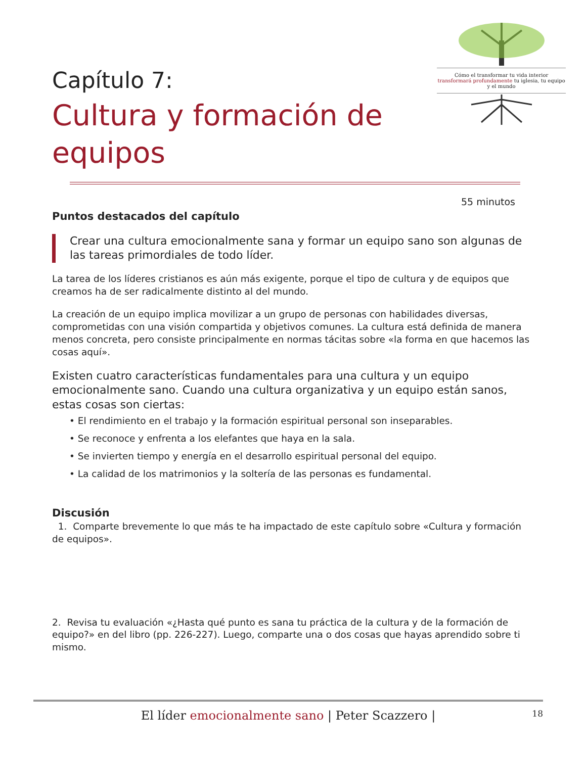Capítulo 7:
Cultura y formación de equipos
Cómo el transformar tu vida interior
transformará profundamente tu iglesia, tu equipo y el mundo
55 minutos
Puntos destacados del capítulo
Crear una cultura emocionalmente sana y formar un equipo sano son algunas de las tareas primordiales de todo líder.
La tarea de los líderes cristianos es aún más exigente, porque el tipo de cultura y de equipos que creamos ha de ser radicalmente distinto al del mundo.
La creación de un equipo implica movilizar a un grupo de personas con habilidades diversas, comprometidas con una visión compartida y objetivos comunes. La cultura está definida de manera menos concreta, pero consiste principalmente en normas tácitas sobre «la forma en que hacemos las cosas aquí».
Existen cuatro características fundamentales para una cultura y un equipo emocionalmente sano. Cuando una cultura organizativa y un equipo están sanos, estas cosas son ciertas:
• El rendimiento en el trabajo y la formación espiritual personal son inseparables.
• Se reconoce y enfrenta a los elefantes que haya en la sala.
• Se invierten tiempo y energía en el desarrollo espiritual personal del equipo.
• La calidad de los matrimonios y la soltería de las personas es fundamental.
Discusión
1. Comparte brevemente lo que más te ha impactado de este capítulo sobre «Cultura y formación de equipos».
2. Revisa tu evaluación «¿Hasta qué punto es sana tu práctica de la cultura y de la formación de equipo?» en del libro (pp. 226-227). Luego, comparte una o dos cosas que hayas aprendido sobre ti mismo.
El líder emocionalmente sano | Peter Scazzero | 18